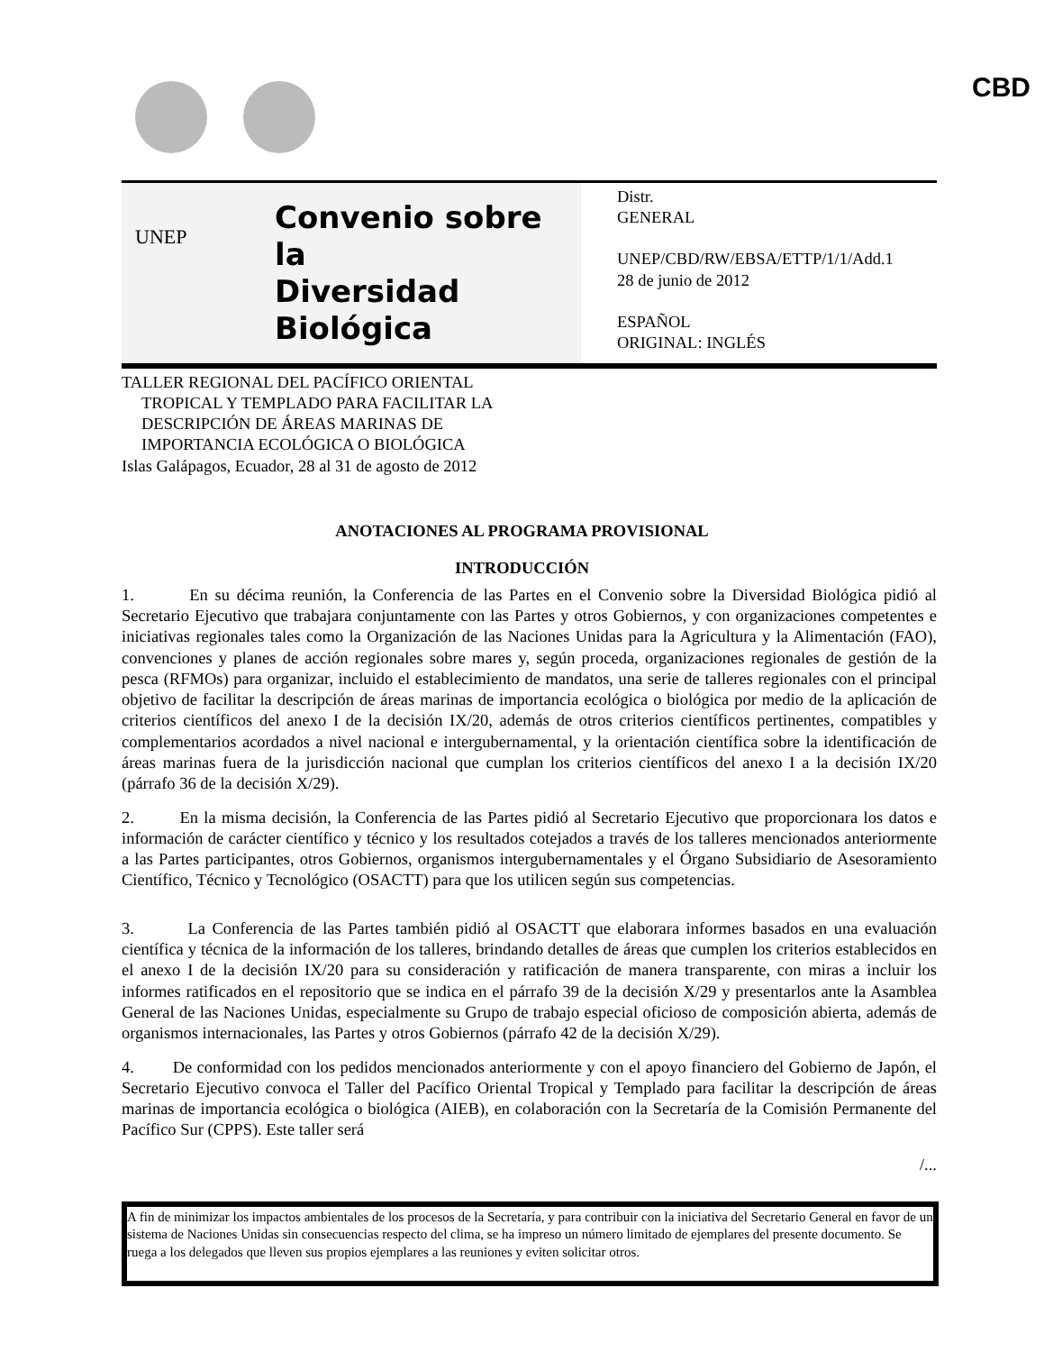UNEP CBD
Convenio sobre la
Diversidad Biológica
Distr.
GENERAL
UNEP/CBD/RW/EBSA/ETTP/1/1/Add.1
28 de junio de 2012
ESPAÑOL
ORIGINAL: INGLÉS
TALLER REGIONAL DEL PACÍFICO ORIENTAL
TROPICAL Y TEMPLADO PARA FACILITAR LA
DESCRIPCIÓN DE ÁREAS MARINAS DE
IMPORTANCIA ECOLÓGICA O BIOLÓGICA
Islas Galápagos, Ecuador, 28 al 31 de agosto de 2012
ANOTACIONES AL PROGRAMA PROVISIONAL
INTRODUCCIÓN
1. En su décima reunión, la Conferencia de las Partes en el Convenio sobre la Diversidad Biológica pidió al Secretario Ejecutivo que trabajara conjuntamente con las Partes y otros Gobiernos, y con organizaciones competentes e iniciativas regionales tales como la Organización de las Naciones Unidas para la Agricultura y la Alimentación (FAO), convenciones y planes de acción regionales sobre mares y, según proceda, organizaciones regionales de gestión de la pesca (RFMOs) para organizar, incluido el establecimiento de mandatos, una serie de talleres regionales con el principal objetivo de facilitar la descripción de áreas marinas de importancia ecológica o biológica por medio de la aplicación de criterios científicos del anexo I de la decisión IX/20, además de otros criterios científicos pertinentes, compatibles y complementarios acordados a nivel nacional e intergubernamental, y la orientación científica sobre la identificación de áreas marinas fuera de la jurisdicción nacional que cumplan los criterios científicos del anexo I a la decisión IX/20 (párrafo 36 de la decisión X/29).
2. En la misma decisión, la Conferencia de las Partes pidió al Secretario Ejecutivo que proporcionara los datos e información de carácter científico y técnico y los resultados cotejados a través de los talleres mencionados anteriormente a las Partes participantes, otros Gobiernos, organismos intergubernamentales y el Órgano Subsidiario de Asesoramiento Científico, Técnico y Tecnológico (OSACTT) para que los utilicen según sus competencias.
3. La Conferencia de las Partes también pidió al OSACTT que elaborara informes basados en una evaluación científica y técnica de la información de los talleres, brindando detalles de áreas que cumplen los criterios establecidos en el anexo I de la decisión IX/20 para su consideración y ratificación de manera transparente, con miras a incluir los informes ratificados en el repositorio que se indica en el párrafo 39 de la decisión X/29 y presentarlos ante la Asamblea General de las Naciones Unidas, especialmente su Grupo de trabajo especial oficioso de composición abierta, además de organismos internacionales, las Partes y otros Gobiernos (párrafo 42 de la decisión X/29).
4. De conformidad con los pedidos mencionados anteriormente y con el apoyo financiero del Gobierno de Japón, el Secretario Ejecutivo convoca el Taller del Pacífico Oriental Tropical y Templado para facilitar la descripción de áreas marinas de importancia ecológica o biológica (AIEB), en colaboración con la Secretaría de la Comisión Permanente del Pacífico Sur (CPPS). Este taller será
/...
A fin de minimizar los impactos ambientales de los procesos de la Secretaría, y para contribuir con la iniciativa del Secretario General en favor de un sistema de Naciones Unidas sin consecuencias respecto del clima, se ha impreso un número limitado de ejemplares del presente documento. Se ruega a los delegados que lleven sus propios ejemplares a las reuniones y eviten solicitar otros.